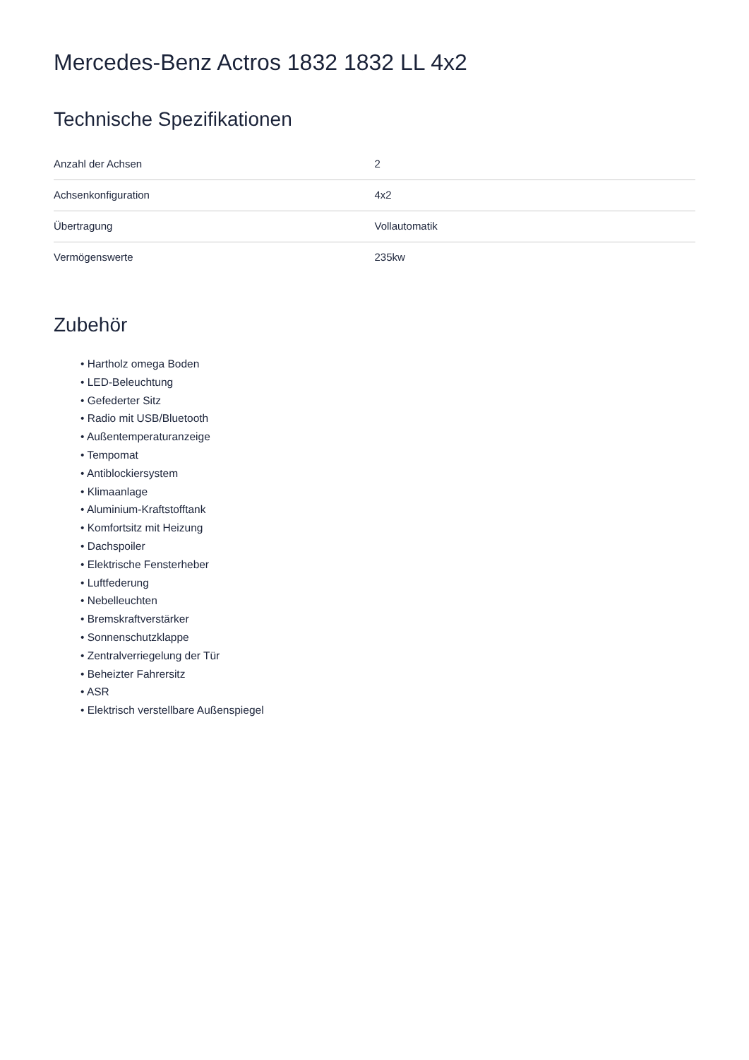Mercedes-Benz Actros 1832 1832 LL 4x2
Technische Spezifikationen
| Anzahl der Achsen | 2 |
| Achsenkonfiguration | 4x2 |
| Übertragung | Vollautomatik |
| Vermögenswerte | 235kw |
Zubehör
• Hartholz omega Boden
• LED-Beleuchtung
• Gefederter Sitz
• Radio mit USB/Bluetooth
• Außentemperaturanzeige
• Tempomat
• Antiblockiersystem
• Klimaanlage
• Aluminium-Kraftstofftank
• Komfortsitz mit Heizung
• Dachspoiler
• Elektrische Fensterheber
• Luftfederung
• Nebelleuchten
• Bremskraftverstärker
• Sonnenschutzklappe
• Zentralverriegelung der Tür
• Beheizter Fahrersitz
• ASR
• Elektrisch verstellbare Außenspiegel